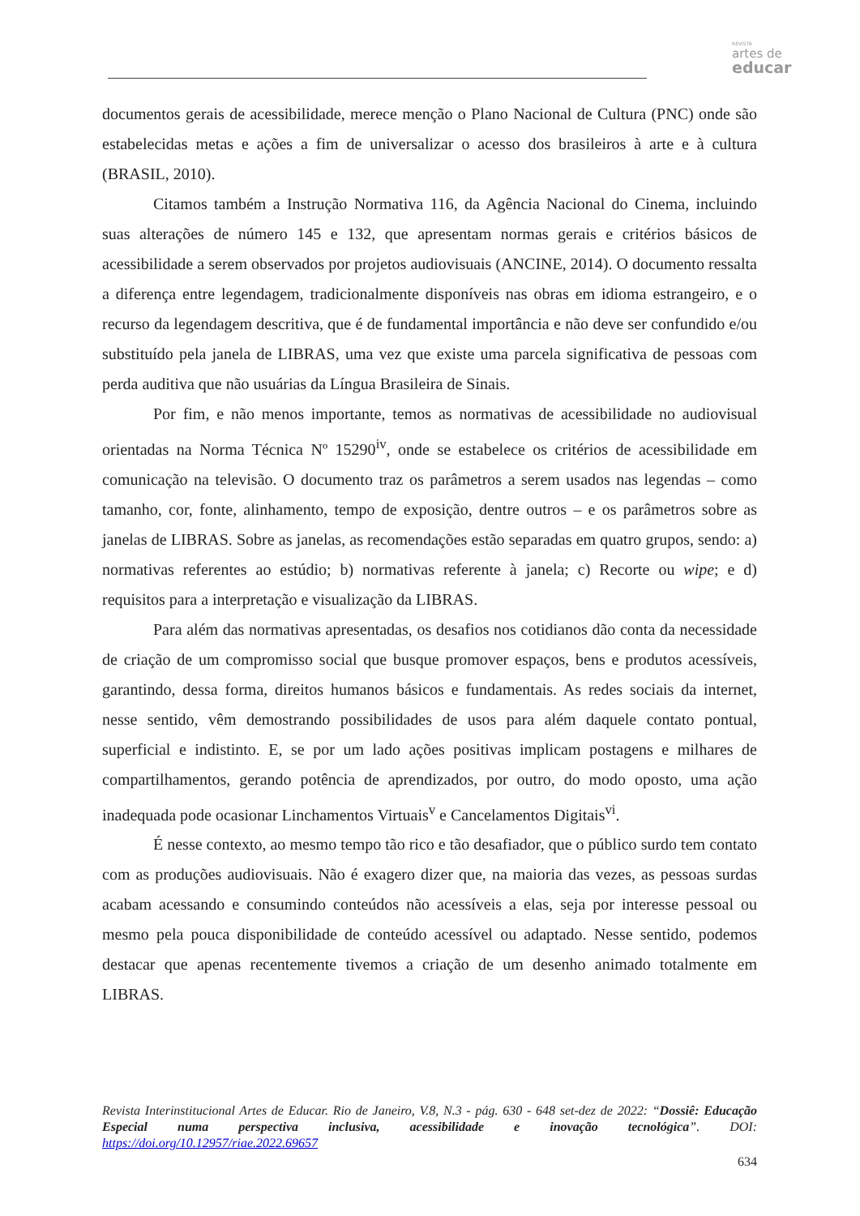REVISTA
artes de
educar
documentos gerais de acessibilidade, merece menção o Plano Nacional de Cultura (PNC) onde são estabelecidas metas e ações a fim de universalizar o acesso dos brasileiros à arte e à cultura (BRASIL, 2010).
Citamos também a Instrução Normativa 116, da Agência Nacional do Cinema, incluindo suas alterações de número 145 e 132, que apresentam normas gerais e critérios básicos de acessibilidade a serem observados por projetos audiovisuais (ANCINE, 2014). O documento ressalta a diferença entre legendagem, tradicionalmente disponíveis nas obras em idioma estrangeiro, e o recurso da legendagem descritiva, que é de fundamental importância e não deve ser confundido e/ou substituído pela janela de LIBRAS, uma vez que existe uma parcela significativa de pessoas com perda auditiva que não usuárias da Língua Brasileira de Sinais.
Por fim, e não menos importante, temos as normativas de acessibilidade no audiovisual orientadas na Norma Técnica Nº 15290<sup>iv</sup>, onde se estabelece os critérios de acessibilidade em comunicação na televisão. O documento traz os parâmetros a serem usados nas legendas – como tamanho, cor, fonte, alinhamento, tempo de exposição, dentre outros – e os parâmetros sobre as janelas de LIBRAS. Sobre as janelas, as recomendações estão separadas em quatro grupos, sendo: a) normativas referentes ao estúdio; b) normativas referente à janela; c) Recorte ou wipe; e d) requisitos para a interpretação e visualização da LIBRAS.
Para além das normativas apresentadas, os desafios nos cotidianos dão conta da necessidade de criação de um compromisso social que busque promover espaços, bens e produtos acessíveis, garantindo, dessa forma, direitos humanos básicos e fundamentais. As redes sociais da internet, nesse sentido, vêm demostrando possibilidades de usos para além daquele contato pontual, superficial e indistinto. E, se por um lado ações positivas implicam postagens e milhares de compartilhamentos, gerando potência de aprendizados, por outro, do modo oposto, uma ação inadequada pode ocasionar Linchamentos Virtuais<sup>v</sup> e Cancelamentos Digitais<sup>vi</sup>.
É nesse contexto, ao mesmo tempo tão rico e tão desafiador, que o público surdo tem contato com as produções audiovisuais. Não é exagero dizer que, na maioria das vezes, as pessoas surdas acabam acessando e consumindo conteúdos não acessíveis a elas, seja por interesse pessoal ou mesmo pela pouca disponibilidade de conteúdo acessível ou adaptado. Nesse sentido, podemos destacar que apenas recentemente tivemos a criação de um desenho animado totalmente em LIBRAS.
Revista Interinstitucional Artes de Educar. Rio de Janeiro, V.8, N.3 - pág. 630 - 648 set-dez de 2022: “Dossiê: Educação Especial numa perspectiva inclusiva, acessibilidade e inovação tecnológica”. DOI: https://doi.org/10.12957/riae.2022.69657
634